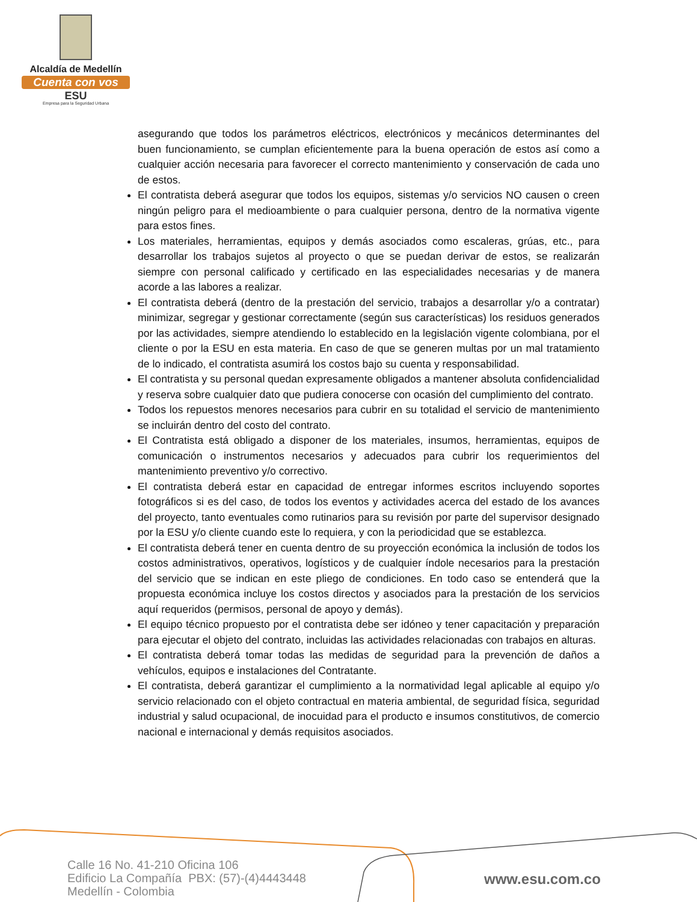Alcaldía de Medellín
Cuenta con vos
ESU
Empresa para la Seguridad Urbana
asegurando que todos los parámetros eléctricos, electrónicos y mecánicos determinantes del buen funcionamiento, se cumplan eficientemente para la buena operación de estos así como a cualquier acción necesaria para favorecer el correcto mantenimiento y conservación de cada uno de estos.
El contratista deberá asegurar que todos los equipos, sistemas y/o servicios NO causen o creen ningún peligro para el medioambiente o para cualquier persona, dentro de la normativa vigente para estos fines.
Los materiales, herramientas, equipos y demás asociados como escaleras, grúas, etc., para desarrollar los trabajos sujetos al proyecto o que se puedan derivar de estos, se realizarán siempre con personal calificado y certificado en las especialidades necesarias y de manera acorde a las labores a realizar.
El contratista deberá (dentro de la prestación del servicio, trabajos a desarrollar y/o a contratar) minimizar, segregar y gestionar correctamente (según sus características) los residuos generados por las actividades, siempre atendiendo lo establecido en la legislación vigente colombiana, por el cliente o por la ESU en esta materia. En caso de que se generen multas por un mal tratamiento de lo indicado, el contratista asumirá los costos bajo su cuenta y responsabilidad.
El contratista y su personal quedan expresamente obligados a mantener absoluta confidencialidad y reserva sobre cualquier dato que pudiera conocerse con ocasión del cumplimiento del contrato.
Todos los repuestos menores necesarios para cubrir en su totalidad el servicio de mantenimiento se incluirán dentro del costo del contrato.
El Contratista está obligado a disponer de los materiales, insumos, herramientas, equipos de comunicación o instrumentos necesarios y adecuados para cubrir los requerimientos del mantenimiento preventivo y/o correctivo.
El contratista deberá estar en capacidad de entregar informes escritos incluyendo soportes fotográficos si es del caso, de todos los eventos y actividades acerca del estado de los avances del proyecto, tanto eventuales como rutinarios para su revisión por parte del supervisor designado por la ESU y/o cliente cuando este lo requiera, y con la periodicidad que se establezca.
El contratista deberá tener en cuenta dentro de su proyección económica la inclusión de todos los costos administrativos, operativos, logísticos y de cualquier índole necesarios para la prestación del servicio que se indican en este pliego de condiciones. En todo caso se entenderá que la propuesta económica incluye los costos directos y asociados para la prestación de los servicios aquí requeridos (permisos, personal de apoyo y demás).
El equipo técnico propuesto por el contratista debe ser idóneo y tener capacitación y preparación para ejecutar el objeto del contrato, incluidas las actividades relacionadas con trabajos en alturas.
El contratista deberá tomar todas las medidas de seguridad para la prevención de daños a vehículos, equipos e instalaciones del Contratante.
El contratista, deberá garantizar el cumplimiento a la normatividad legal aplicable al equipo y/o servicio relacionado con el objeto contractual en materia ambiental, de seguridad física, seguridad industrial y salud ocupacional, de inocuidad para el producto e insumos constitutivos, de comercio nacional e internacional y demás requisitos asociados.
Calle 16 No. 41-210 Oficina 106
Edificio La Compañía PBX: (57)-(4)4443448
Medellín - Colombia
www.esu.com.co